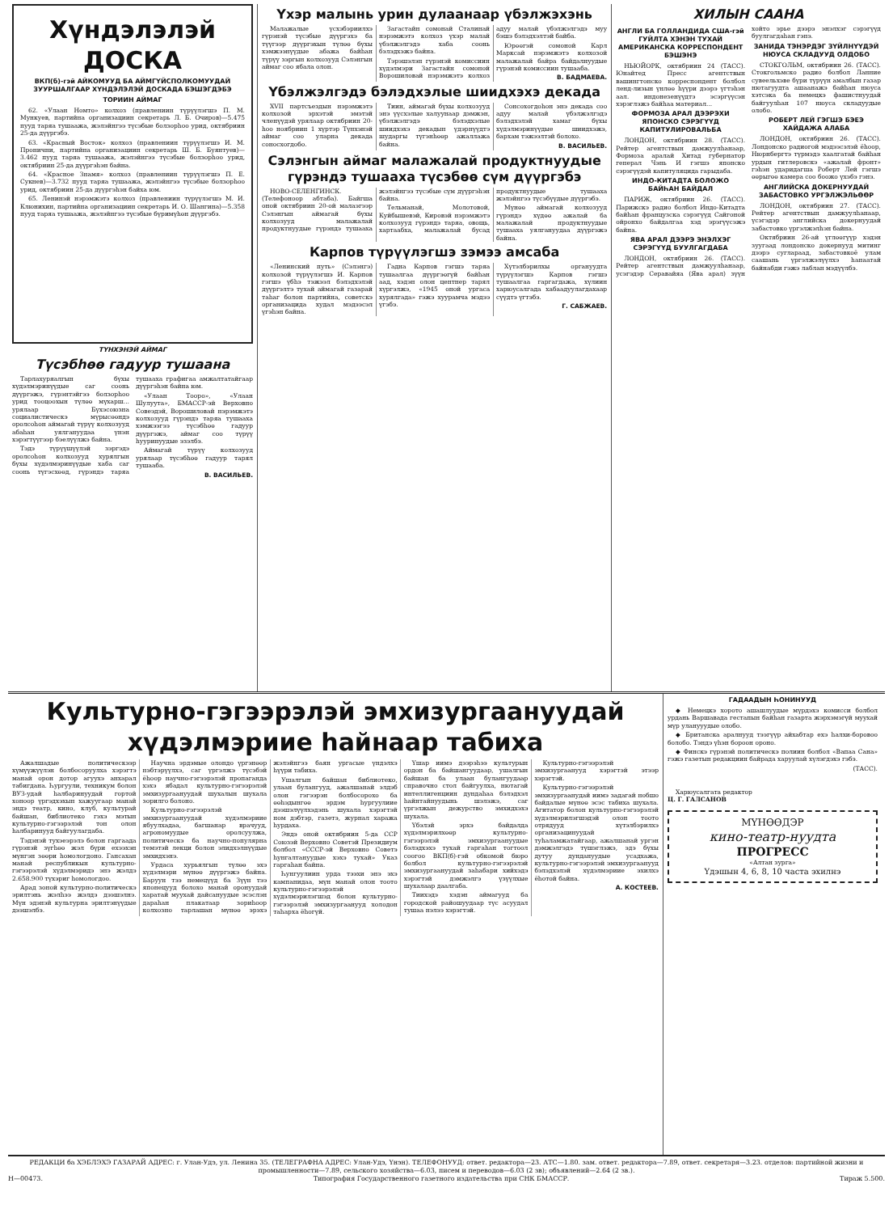Хүндэлэлэй ДОСКА
ВКП(б)-гэй АЙКОМУУД БА АЙМГҮЙСПОЛКОМУУДАЙ ЗУУРШАЛГААР ХҮНДЭЛЭЛЭЙ ДОСКАДА БЭШЭГДЭБЭ
ТОРИИН АЙМАГ
62. «Улаан Номто» колхоз (правлениин түрүүлэгшэ П. М. Мункуев, партийна организациин секретарь Л. Б. Очиров)—5.475 пууд таряа тушаажа, жэлэйнгээ түсэбые болзорһоо урид, октябриин 25-да дүүргэбэ.
63. «Красный Восток» колхоз (правлениин түрүүлэгшэ И. М. Пронични, партийна организациин секретарь Ш. Б. Буянтуев)—3.462 пууд таряа тушаажа, жэлэйнгээ түсэбые болзорһоо урид, октябриин 25-да дүүргэһэн байна.
64. «Красное Знамя» колхоз (правлениин түрүүлэгшэ П. Е. Сукнев)—3.732 пууд таряа тушаажа, жэлэйнгээ түсэбые болзорһоо урид, октябриин 25-да дүүргэһэн байха юм.
65. Ленинэй нэрэмжэтэ колхоз (правлениин түрүүлэгшэ М. И. Клюнихин, партийна организациин секретарь И. О. Шангина)—5.358 пууд таряа тушаажа, жэлэйнгээ түсэбые бүримүһөн дүүргэбэ.
ТҮНХЭНЭЙ АЙМАГ
Түсэбһөө гадуур тушаана
Тарлахуряалгын бүхы хүдэлмэринүүдые саг соонь дүүргэжэ, гүрэнтэйгээ болзорһоо урид тооцоохын түлөө мүхарш... урялаар Бүхэсоюзна социалистическэ мүрысөөндэ оролсоһон аймагай түрүү колхозууд абаһан уялгануудаа үнэн хэрэгтүүгээр бэелүүлжэ байна.
Тэдэ түрүүшүүлэй зэргэдэ оролсоһон колхозууд хурялгын бүхы хүдэлмэринүүдые хаба саг соонь түгэсхөөд, гүрэндэ таряа тушааха графигаа амжалтатайгаар дүүргэһэн байна юм.
«Улаан Тооро», «Улаан Шулуута», БМАССР-эй Верховно Совеэдэй, Ворошиловай нэрэмжэтэ колхозууд гүрэндэ таряа тушааха хэмжээгээ түсэбһөө гадуур дүүргэжэ, аймаг соо түрүү һууринуудые эзэлбэ.
Аймагай түрүү колхозууд урялаар түсэбһөө гадуур тарял тушааба.
В. ВАСИЛЬЕВ.
Үхэр малынь урин дулаанаар үбэлжэхэнь
Малажалые үсхэбэриилхэ гүрэнэй түсэбые дүүргэхэ ба түүгээр дүүргэхын түлөө бүхы хэмжээнүүдые абажа байһан түрүү зэргын колхозууд Сэлэнгын аймаг соо ябала олон.
Загастайн сомонай Сталинай нэрэмжэтэ колхоз үхэр малай үбэлжэлгэдэ хаба соонь бэлэдхэжэ байна.
Тэрэшэлэн гүрэнэй комиссиин хүдэлмэри Загастайн сомоной Ворошиловай нэрэмжэтэ колхоз адуу малай үбэлжэлгэдэ муу бэшэ бэлэдхэлтэй байба.
Юрөөгэй сомоной Карл Марксай нэрэмжэтэ колхозой малажалай байра байдалнуудые гүрэнэй комиссиин тушааба.
В. БАДМАЕВА.
Үбэлжэлгэдэ бэлэдхэлые шиидхэхэ декада
XVII партсъездын нэрэмжэтэ колхозой эрхэтэй эмэтэй членүүдэй урялаар октябриин 20-һоо ноябриин 1 хүртэр Түнхэнэй аймаг соо уларна декада соносхогдобо.
Тиин, аймагай бүхы колхозууд энэ үүсхэлые халуунаар дэмжэн, үбэлжэлгэдэ бэлэдхэлые шиидхэхэ декадын үдэрнүүдтэ шударгы түгэнһөөр ажаллажа байна.
Сонсохогдоһон энэ декада соо адуу малай үбэлжэлгэдэ бэлэдхэлэй хамаг бүхы хүдэлмэринүүдые шиидхэжэ, бархам тэжээлтэй болохо.
В. ВАСИЛЬЕВ.
Сэлэнгын аймаг малажалай продуктнуудые гүрэндэ тушааха түсэбөө сүм дүүргэбэ
НОВО-СЕЛЕНГИНСК. (Телефоноор абтаба). Байгша оной октябриин 20-ой малаэгээр Сэлэнгын аймагай бүхы колхозууд малажалай продуктнуудые гүрэндэ тушааха жэлэйнгээ түсэбые сүм дүүргэһэн байна.
Тельманай, Молотовой, Куйбышевэй, Кировэй нэрэмжэтэ колхозууд гүрэндэ таряа, овощь, хартаабха, малажалай бусад продуктнуудые тушааха жэлэйнгээ түсэбүүдые дүүргэбэ.
Мүнөө аймагай колхозууд гүрэндэ хүдөө ажалай ба малажалай продуктнуудые тушааха уялгануудаа дүүргэжэ байна.
Карпов түрүүлэгшэ зэмээ амсаба
«Ленинский путь» (Сэлэнгэ) колхозой түрүүлэгшэ И. Карпов гэгшэ үбһэ тэжээл бэлэдхэлэй дүүргэлтэ тухай аймагай газарай таһаг болон партийна, советскэ организацида худал мэдээсэл үгэһэн байна.
Гадна Карпов гэгшэ таряа тушаалгаа дүүргэөгүй байһан аад, хэдэн олон центнер тарял хүргэлжэ, «1945 оной ургаса хурялгада» гэжэ хуурамча мэдээ үгэбэ.
Хүтэлбэрилхы органуудта түрүүлэгшэ Карпов гэгшэ тушаалгаа гаргагдажа, хүлиин харюусалгада хабаадуулагдахаар сүүдтэ үгтэбэ.
Г. САБЖАЕВ.
ХИЛЫН СААНА
АНГЛИ БА ГОЛЛАНДИДА США-гэй ГУЙЛТА ХЭНЭН ТУХАЙ АМЕРИКАНСКА КОРРЕСПОНДЕНТ БЭШЭНЭ
НЬЮЙОРК, октябриин 24 (ТАСС). Юнайтед Пресс агентствын вашингтонско корреспондент болбол ленд-лизын үнлөө һүүри дээрэ үгтэһэн аал. индонезенүүдтэ эсэргүүсэн хэрэглэжэ байһаа материал...
ФОРМОЗА АРАЛ ДЭЭРЭХИ ЯПОНСКО СЭРЭГҮҮД КАПИТУЛИРОВАЛЬБА
ЛОНДОН, октябриин 28. (ТАСС). Рейтер агентствын дамжуулһанаар, Формоза аралай Хитад губернатор генерал Чэнь И гэгшэ японско сэрэгүүдэй капитуляцида гарыдаба.
ИНДО-КИТАДТА БОЛОЖО БАЙҺАН БАЙДАЛ
ПАРИЖ, октябриин 26. (ТАСС). Парижскэ радио болбол Индо-Китадта байһан французска сэрэгүүд Сайгоной ойронхо байдалгаа хэд эрэгүүсэжэ байна.
ЯВА АРАЛ ДЭЭРЭ ЭНЭЛХЭГ СЭРЭГҮҮД БУУЛГАГДАБА
ЛОНДОН, октябриин 26. (ТАСС). Рейтер агентствын дамжуулһанаар, усэгэдэр Серавайяа (Ява арал) зүүн хойто эрье дээрэ энэлхэг сэрэгүүд буулгагдаһан гэнэ.
ЗАНИДА ТЭНЭРДЭГ ЗҮЙЛНҮҮДЭЙ НЮУСА СКЛАДУУД ОЛДОБО
СТОКГОЛЬМ, октябриин 26. (ТАСС). Стокгольмско радио болбол Ланние сувеельхэве бүри түрүүн амалбын газар нютагуудта ашаанажэ байһан нюуса хэтсэка ба немецкэ фашистнуудай байгуулһан 107 нюуса складуудые олобо.
РОБЕРТ ЛЕЙ ГЭГШЭ БЭЕЭ ХАЙДАЖА АЛАБА
ЛОНДОН, октябриин 26. (ТАСС). Лондонско радиогой мэдээсэлэй ёһоор, Нюрнбергтэ түрмэдэ хаалгатай байһан урдын гитлеровскэ «ажалай фронт» гэһэн ударидагша Роберт Лей гэгшэ өөрыгөө камера соо боожо үхэбэ гэнэ.
АНГЛИЙСКА ДОКЕРНУУДАЙ ЗАБАСТОВКО УРГЭЛЖЭЛЬӨӨР
ЛОНДОН, октябриин 27. (ТАСС). Рейтер агентствын дамжуулһанаар, үсэгэдэр английска докернуудай забастовко үргэлжэлһэн байна.
Октябриин 26-ай үглөөгүүр хэдэн зуугаад лондонско докернууд митинг дээрэ суглараад, забастовкоё улам саашань үргэлжэлүүлхэ һанаатай байнабди гэжэ лаблан мэдүүлбэ.
Культурно-гэгээрэлэй эмхизургаануудай хүдэлмэриие һайнаар табиха
Ажалшадые политическээр хүмүүжүүлэн болбосоруулха хэрэгтэ манай орон дотор агуухэ анхарал табигдана. Һургуули, техникум болон ВУЗ-удай һалбаринуудай гортой хоноор үргэдхэхын хажуугаар манай эндэ театр, кино, клуб, культурай байшан, библиотеко гэхэ мэтын культурно-гэгээрэлэй тон олон һалбаринууд байгуулагдаба.
Тэдэнэй тухэеэрэлэ болон гаргаада гүрэнэй зүгһөө жэл бүри ехээхэн мүнгэн зөөри һомологдоно. Гансахан манай республикын культурно-гэгээрэлэй хүдэлмэридэ энэ жэлдэ 2.658.900 түхэриг һомологдоо.
Арад зоной культурно-политическэ эрилтэнь жэлһээ жэлдэ дээшэлнэ. Мүн эдэнэй культурна эрилтэнүүдые дээшэлбэ.
Научна эрдэмые олондо үргэнөөр нэбтэрүүлхэ, саг үргэлжэ түсэбэй ёһоор научно-гэгээрэлэй пропаганда хэхэ ябадал культурно-гэгээрэлэй эмхизургаануудай шухалын шухала зорилго болоно.
Культурно-гэгээрэлэй эмхизургаануудай хүдэлмэриие ябуулхадаа, багшанар врачууд, агрономуудые оролсуулжа, политическэ ба научно-популярна темэтэй лекци болон элидхэлнүүдые эмхидхэнэ.
Урдаса хурьялгын түлөө эхэ хүдэлмэри мүнөө дүүргэжэ байна. Баруун тээ немецүүд ба Зүүн тээ японецууд болохо манай оронуудай харатай муухай дайсануудые эсэслэн дараһан плакатаар зориһоор колхозно тарлашан мүнөө эрэхэ жэлэйнгээ баян ургасые үндэлхэ һүүри табиха.
Ушалгын байшан библиотеко, улаан булангууд, ажалшанай элдэб олон гэгээрэн болбосорохо ба өөһэдынгөө эрдэм һургуулиие дээшэлүүлхэдэнь шухала хэрэгтэй ном дэбтэр, газетэ, журнал хаража һурдаха.
Эндэ оной октябриин 5-да ССР Союзэй Верховно Советэй Президиум болбол «СССР-эй Верховно Советэ һунгалтануудые хэхэ тухай» Указ гаргаһан байна.
Һунгуулиин урда тээхи энэ эхэ кампанидаа, мүн манай олон тоото культурно-гэгээрэлэй хүдэлмэрилэгшэд болон культурно-гэгээрэлэй эмхизургаанууд холодон таһарха ёһогүй.
Үшар иимэ дээрэһээ культурын ордон ба байшангуудаар, ушалгын байшан ба улаан булангуудаар справочно стол байгуулха, нютагай интеллигенциин дундаһаа бэлэдхэл һайнтайнуудынь шэлэжэ, саг үргэлжын дежурство эмхидхэхэ шухала.
Үбэлэй эрхэ байдалда хүдэлмэрилхөөр культурно-гэгээрэлэй эмхизургаануудые бэлэдхэхэ тухай гаргаһан тогтоол соогоо ВКП(б)-гэй обкомой бюро болбол культурно-гэгээрэлэй эмхизургаануудай заһабари хийхэдэ хэрэгтэй дэмжэлгэ үзүүлхые шухалаар даалгаба.
Тиихэдэ хэдэн аймагууд ба городской райошуудаар түс асуудал тушаа нэлээ хэрэгтэй.
Культурно-гэгээрэлэй эмхизургаанууд хэрэгтэй этээр хэрэгтэй.
Культурно-гэгээрэлэй эмхизургаанудай иимэ задагай нобшо байдалые мүнөө эсэс табиха шухала. Агитатор болон культурно-гэгээрэлэй хүдэлмэрилэгшэдэй олон тоото отрядууд хүтэлбэрилхэ организацинуудай туһаламжатайгаар, ажалшанай ургэн дэмжэлгэдэ түшэглэжэ, эдэ бүхы дутуу дундануудые усадхажа, культурно-гэгээрэлэй эмхизургаанууд бэлэдхэлэй хүдэлмэриие эхилхэ ёһотой байна.
А. КОСТЕЕВ.
ГАДААДЫН ҺОНИНУУД
◆ Немецкэ хорото ашашлуудые мүрдэхэ комисси болбол урдань Варшавада гестапын байһан газарта жэрхэмэгүй муухай мүр уланууудые олобо.
◆ Британска аралнууд тээгүүр айхабтар ехэ һалхи-боровоо болобо. Тэндэ үһэн бороон ороно.
◆ Финскэ гүрэнэй политическэ полиин болбол «Вапаа Сана» гэжэ газетын редакциин байрада харуулай хүлэгдэхэ гэбэ.
(ТАСС).
Харюусалгата редактор
Ц. Г. ГАЛСАНОВ
МҮНӨӨДЭР
кино-театр-нуудта
ПРОГРЕСС
«Алтан зурга»
Үдэшын 4, 6, 8, 10 часта эхилнэ
РЕДАКЦИ ба ХЭБЛЭХЭ ГАЗАРАЙ АДРЕС: г. Улан-Удэ, ул. Ленина 35. (ТЕЛЕГРАФНА АДРЕС: Улан-Удэ, Үнэн). ТЕЛЕФОНУУД: ответ. редактора—23. АТС—1.80. зам. ответ. редактора—7.89, ответ. секретаря—3.23. отделов: партийной жизни и промышленности—7.89, сельского хозяйства—6.03, писем и переводов—6.03 (2 зв); объявлений—2.64 (2 зв.).
Н—00473. Типография Государственного газетного издательства при СНК БМАССР. Тираж 5.500.